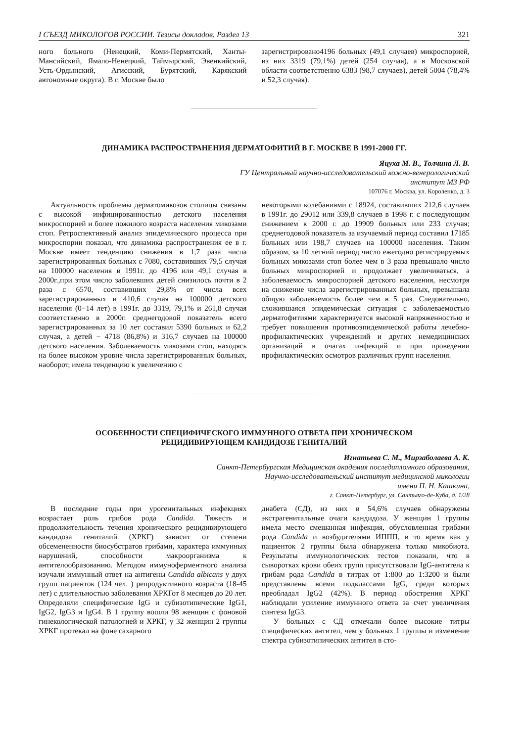I СЪЕЗД МИКОЛОГОВ РОССИИ. Тезисы докладов. Раздел 13 321
ного больного (Ненецкий, Коми-Пермятский, Ханты-Мансийский, Ямало-Ненецкий, Таймырский, Эвенкийский, Усть-Ордынский, Агисский, Бурятский, Карякский автономные округа). В г. Москве было
зарегистрировано4196 больных (49,1 случаев) микроспорией, из них 3319 (79,1%) детей (254 случая), а в Московской области соответственно 6383 (98,7 случаев), детей 5004 (78,4% и 52,3 случая).
ДИНАМИКА РАСПРОСТРАНЕНИЯ ДЕРМАТОФИТИЙ В Г. МОСКВЕ В 1991-2000 ГГ.
Яцуха М. В., Толчина Л. В.
ГУ Центральный научно-исследовательский кожно-венерологический
институт МЗ РФ
107076 г. Москва, ул. Короленко, д. 3
Актуальность проблемы дерматомикозов столицы связаны с высокой инфицированностью детского населения микроспорией и более пожилого возраста населения микозами стоп. Ретроспективный анализ эпидемического процесса при микроспории показал, что динамика распространения ее в г. Москве имеет тенденцию снижения в 1,7 раза числа зарегистрированных больных с 7080, составивших 79,5 случая на 100000 населения в 1991г. до 4196 или 49,1 случая в 2000г.,при этом число заболевших детей снизилось почти в 2 раза с 6570, составивших 29,8% от числа всех зарегистрированных и 410,6 случая на 100000 детского населения (0−14 лет) в 1991г. до 3319, 79,1% и 261,8 случая соответственно в 2000г. среднегодовой показатель всего зарегистрированных за 10 лет составил 5390 больных и 62,2 случая, а детей − 4718 (86,8%) и 316,7 случаев на 100000 детского населения. Заболеваемость микозами стоп, находясь на более высоком уровне числа зарегистрированных больных, наоборот, имела тенденцию к увеличению с
некоторыми колебаниями с 18924, составивших 212,6 случаев в 1991г. до 29012 или 339,8 случаев в 1998 г. с последующим снижением к 2000 г. до 19909 больных или 233 случая; среднегодовой показатель за изучаемый период составил 17185 больных или 198,7 случаев на 100000 населения. Таким образом, за 10 летний период число ежегодно регистрируемых больных микозами стоп более чем в 3 раза превышало число больных микроспорией и продолжает увеличиваться, а заболеваемость микроспорией детского населения, несмотря на снижение числа зарегистрированных больных, превышала общую заболеваемость более чем в 5 раз. Следовательно, сложившаяся эпидемическая ситуация с заболеваемостью дерматофитиями характеризуется высокой напряженностью и требует повышения противоэпидемической работы лечебно-профилактических учреждений и других немедицинских организаций в очагах инфекций и при проведении профилактических осмотров различных групп населения.
ОСОБЕННОСТИ СПЕЦИФИЧЕСКОГО ИММУННОГО ОТВЕТА ПРИ ХРОНИЧЕСКОМ
РЕЦИДИВИРУЮЩЕМ КАНДИДОЗЕ ГЕНИТАЛИЙ
Игнатьева С. М., Мирзаболаева А. К.
Санкт-Петербургская Медицинская академия последипломного образования,
Научно-исследовательский институт медицинской микологии
имени П. Н. Кашкина,
г. Санкт-Петербург, ул. Сантьяго-де-Куба, д. 1/28
В последние годы при урогенитальных инфекциях возрастает роль грибов рода Candida. Тяжесть и продолжительность течения хронического рецидивирующего кандидоза гениталий (ХРКГ) зависит от степени обсемененности биосубстратов грибами, характера иммунных нарушений, способности макроорганизма к антителообразованию. Методом иммуноферментного анализа изучали иммунный ответ на антигены Candida albicans у двух групп пациенток (124 чел. ) репродуктивного возраста (18-45 лет) с длительностью заболевания ХРКГот 8 месяцев до 20 лет. Определяли специфические IgG и субизотипические IgG1, IgG2, IgG3 и IgG4. В 1 группу вошли 98 женщин с фоновой гинекологической патологией и ХРКГ, у 32 женщин 2 группы ХРКГ протекал на фоне сахарного
диабета (СД), из них в 54,6% случаев обнаружены экстрагенитальные очаги кандидоза. У женщин 1 группы имела место смешанная инфекция, обусловленная грибами рода Candida и возбудителями ИППП, в то время как у пациенток 2 группы была обнаружена только микобиота. Результаты иммунологических тестов показали, что в сыворотках крови обеих групп присутствовали IgG-антитела к грибам рода Candida в титрах от 1:800 до 1:3200 и были представлены всеми подклассами IgG, среди которых преобладал IgG2 (42%). В период обострения ХРКГ наблюдали усиление иммунного ответа за счет увеличения синтеза IgG3.
У больных с СД отмечали более высокие титры специфических антител, чем у больных 1 группы и изменение спектра субизотипических антител в сто-